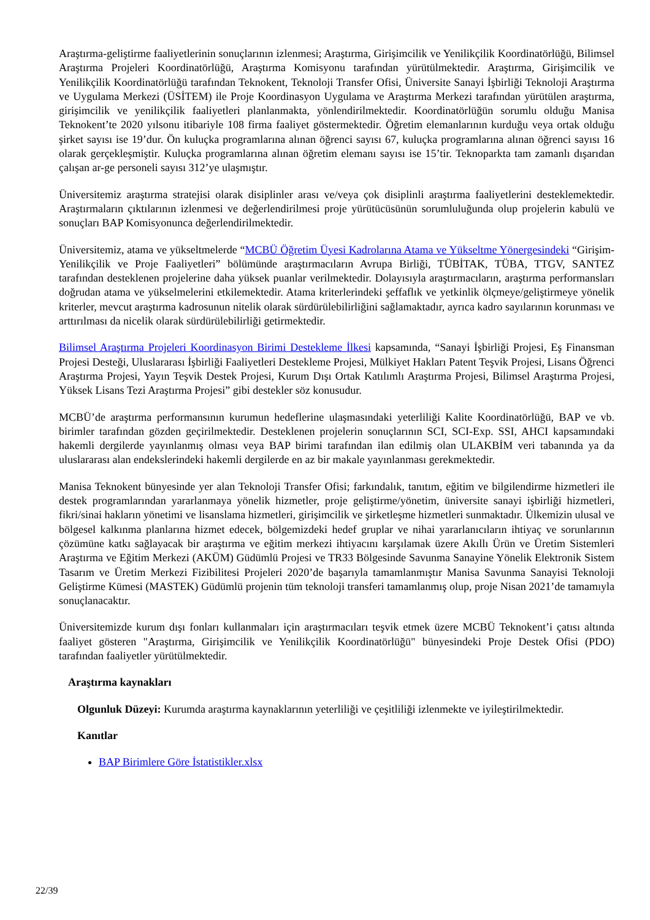Araştırma-geliştirme faaliyetlerinin sonuçlarının izlenmesi; Araştırma, Girişimcilik ve Yenilikçilik Koordinatörlüğü, Bilimsel Araştırma Projeleri Koordinatörlüğü, Araştırma Komisyonu tarafından yürütülmektedir. Araştırma, Girişimcilik ve Yenilikçilik Koordinatörlüğü tarafından Teknokent, Teknoloji Transfer Ofisi, Üniversite Sanayi İşbirliği Teknoloji Araştırma ve Uygulama Merkezi (ÜSİTEM) ile Proje Koordinasyon Uygulama ve Araştırma Merkezi tarafından yürütülen araştırma, girişimcilik ve yenilikçilik faaliyetleri planlanmakta, yönlendirilmektedir. Koordinatörlüğün sorumlu olduğu Manisa Teknokent’te 2020 yılsonu itibariyle 108 firma faaliyet göstermektedir. Öğretim elemanlarının kurduğu veya ortak olduğu şirket sayısı ise 19’dur. Ön kuluçka programlarına alınan öğrenci sayısı 67, kuluçka programlarına alınan öğrenci sayısı 16 olarak gerçekleşmiştir. Kuluçka programlarına alınan öğretim elemanı sayısı ise 15’tir. Teknoparkta tam zamanlı dışarıdan çalışan ar-ge personeli sayısı 312’ye ulaşmıştır.
Üniversitemiz araştırma stratejisi olarak disiplinler arası ve/veya çok disiplinli araştırma faaliyetlerini desteklemektedir. Araştırmaların çıktılarının izlenmesi ve değerlendirilmesi proje yürütücüsünün sorumluluğunda olup projelerin kabulü ve sonuçları BAP Komisyonunca değerlendirilmektedir.
Üniversitemiz, atama ve yükseltmelerde “MCBÜ Öğretim Üyesi Kadrolarına Atama ve Yükseltme Yönergesindeki “Girişim-Yenilikçilik ve Proje Faaliyetleri” bölümünde araştırmacıların Avrupa Birliği, TÜBİTAK, TÜBA, TTGV, SANTEZ tarafından desteklenen projelerine daha yüksek puanlar verilmektedir. Dolayısıyla araştırmacıların, araştırma performansları doğrudan atama ve yükselmelerini etkilemektedir. Atama kriterlerindeki şeffaflık ve yetkinlik ölçmeye/geliştirmeye yönelik kriterler, mevcut araştırma kadrosunun nitelik olarak sürdürülebilirliğini sağlamaktadır, ayrıca kadro sayılarının korunması ve arttırılması da nicelik olarak sürdürülebilirliği getirmektedir.
Bilimsel Araştırma Projeleri Koordinasyon Birimi Destekleme İlkesi kapsamında, “Sanayi İşbirliği Projesi, Eş Finansman Projesi Desteği, Uluslararası İşbirliği Faaliyetleri Destekleme Projesi, Mülkiyet Hakları Patent Teşvik Projesi, Lisans Öğrenci Araştırma Projesi, Yayın Teşvik Destek Projesi, Kurum Dışı Ortak Katılımlı Araştırma Projesi, Bilimsel Araştırma Projesi, Yüksek Lisans Tezi Araştırma Projesi” gibi destekler söz konusudur.
MCBÜ’de araştırma performansının kurumun hedeflerine ulaşmasındaki yeterliliği Kalite Koordinatörlüğü, BAP ve vb. birimler tarafından gözden geçirilmektedir. Desteklenen projelerin sonuçlarının SCI, SCI-Exp. SSI, AHCI kapsamındaki hakemli dergilerde yayınlanmış olması veya BAP birimi tarafından ilan edilmiş olan ULAKBİM veri tabanında ya da uluslararası alan endekslerindeki hakemli dergilerde en az bir makale yayınlanması gerekmektedir.
Manisa Teknokent bünyesinde yer alan Teknoloji Transfer Ofisi; farkındalık, tanıtım, eğitim ve bilgilendirme hizmetleri ile destek programlarından yararlanmaya yönelik hizmetler, proje geliştirme/yönetim, üniversite sanayi işbirliği hizmetleri, fikri/sinai hakların yönetimi ve lisanslama hizmetleri, girişimcilik ve şirketleşme hizmetleri sunmaktadır. Ülkemizin ulusal ve bölgesel kalkınma planlarına hizmet edecek, bölgemizdeki hedef gruplar ve nihai yararlanıcıların ihtiyaç ve sorunlarının çözümüne katkı sağlayacak bir araştırma ve eğitim merkezi ihtiyacını karşılamak üzere Akıllı Ürün ve Üretim Sistemleri Araştırma ve Eğitim Merkezi (AKÜM) Güdümlü Projesi ve TR33 Bölgesinde Savunma Sanayine Yönelik Elektronik Sistem Tasarım ve Üretim Merkezi Fizibilitesi Projeleri 2020’de başarıyla tamamlanmıştır Manisa Savunma Sanayisi Teknoloji Geliştirme Kümesi (MASTEK) Güdümlü projenin tüm teknoloji transferi tamamlanmış olup, proje Nisan 2021’de tamamıyla sonuçlanacaktır.
Üniversitemizde kurum dışı fonları kullanmaları için araştırmacıları teşvik etmek üzere MCBÜ Teknokent’i çatısı altında faaliyet gösteren "Araştırma, Girişimcilik ve Yenilikçilik Koordinatörlüğü" bünyesindeki Proje Destek Ofisi (PDO) tarafından faaliyetler yürütülmektedir.
Araştırma kaynakları
Olgunluk Düzeyi: Kurumda araştırma kaynaklarının yeterliliği ve çeşitliliği izlenmekte ve iyileştirilmektedir.
Kanıtlar
BAP Birimlere Göre İstatistikler.xlsx
22/39